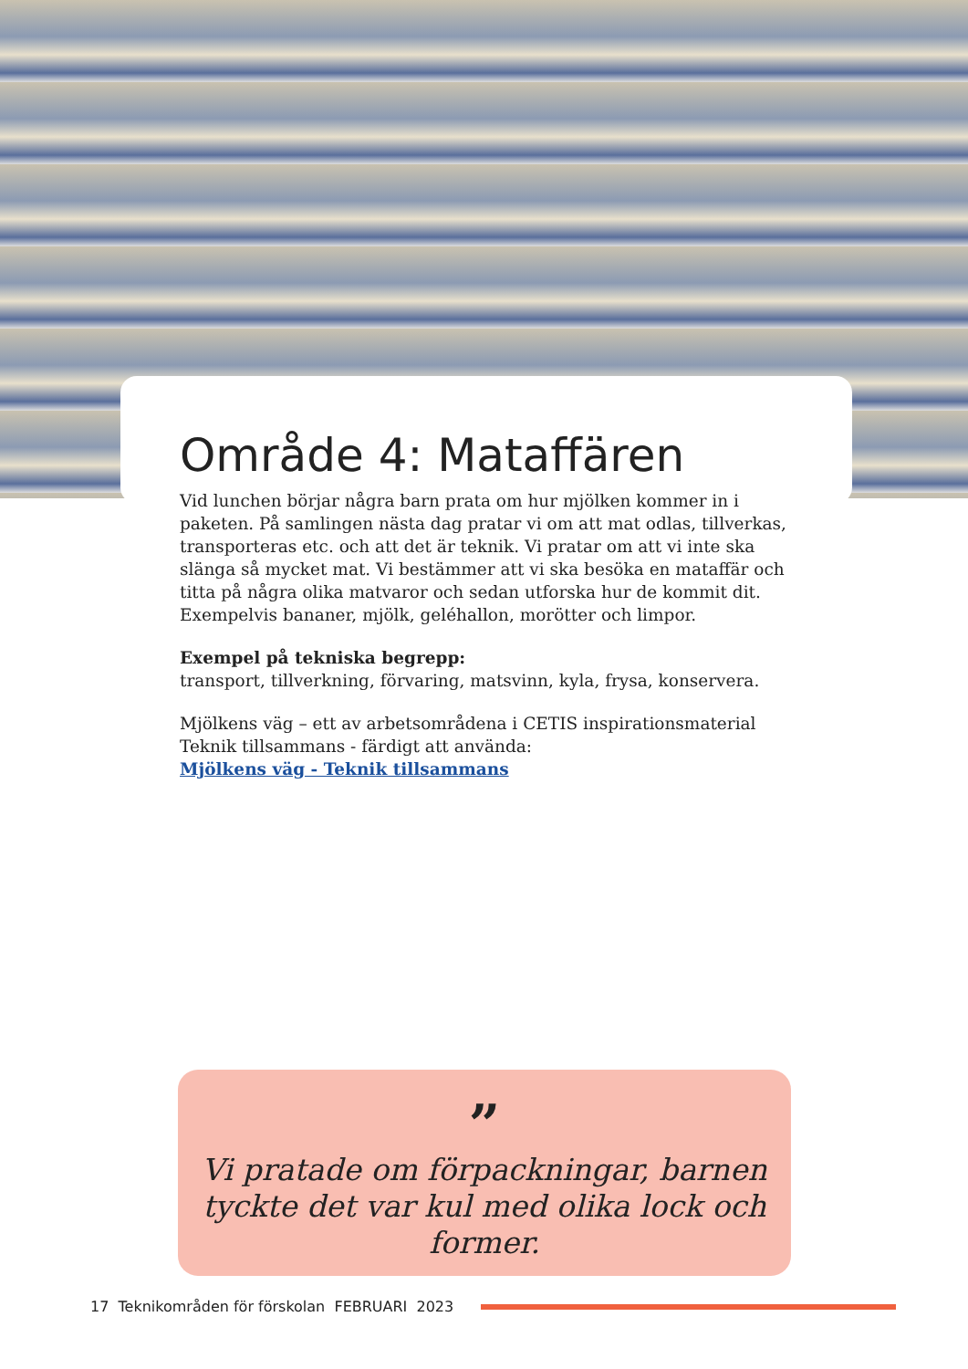Område 4: Mataffären
Vid lunchen börjar några barn prata om hur mjölken kommer in i paketen. På samlingen nästa dag pratar vi om att mat odlas, tillverkas, transporteras etc. och att det är teknik. Vi pratar om att vi inte ska slänga så mycket mat. Vi bestämmer att vi ska besöka en mataffär och titta på några olika matvaror och sedan utforska hur de kommit dit. Exempelvis bananer, mjölk, geléhallon, morötter och limpor.
Exempel på tekniska begrepp:
transport, tillverkning, förvaring, matsvinn, kyla, frysa, konservera.
Mjölkens väg – ett av arbetsområdena i CETIS inspirationsmaterial Teknik tillsammans - färdigt att använda:
Mjölkens väg - Teknik tillsammans
”
Vi pratade om förpackningar, barnen tyckte det var kul med olika lock och former.
17 Teknikområden för förskolan FEBRUARI 2023